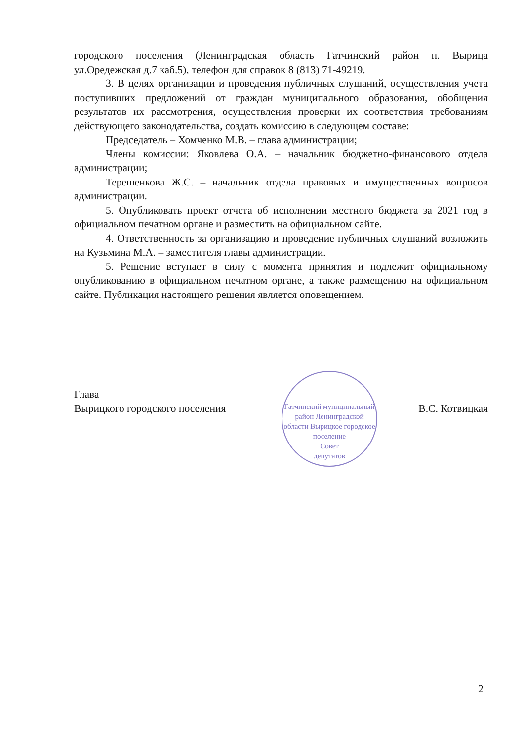городского поселения (Ленинградская область Гатчинский район п. Вырица ул.Оредежская д.7 каб.5), телефон для справок 8 (813) 71-49219.
3. В целях организации и проведения публичных слушаний, осуществления учета поступивших предложений от граждан муниципального образования, обобщения результатов их рассмотрения, осуществления проверки их соответствия требованиям действующего законодательства, создать комиссию в следующем составе:
Председатель – Хомченко М.В. – глава администрации;
Члены комиссии: Яковлева О.А. – начальник бюджетно-финансового отдела администрации;
Терешенкова Ж.С. – начальник отдела правовых и имущественных вопросов администрации.
5. Опубликовать проект отчета об исполнении местного бюджета за 2021 год в официальном печатном органе и разместить на официальном сайте.
4. Ответственность за организацию и проведение публичных слушаний возложить на Кузьмина М.А. – заместителя главы администрации.
5. Решение вступает в силу с момента принятия и подлежит официальному опубликованию в официальном печатном органе, а также размещению на официальном сайте. Публикация настоящего решения является оповещением.
Гатчинский муниципальный район Ленинградской области Вырицкое городское поселение
Совет
депутатов
Глава
Вырицкого городского поселения
В.С. Котвицкая
2